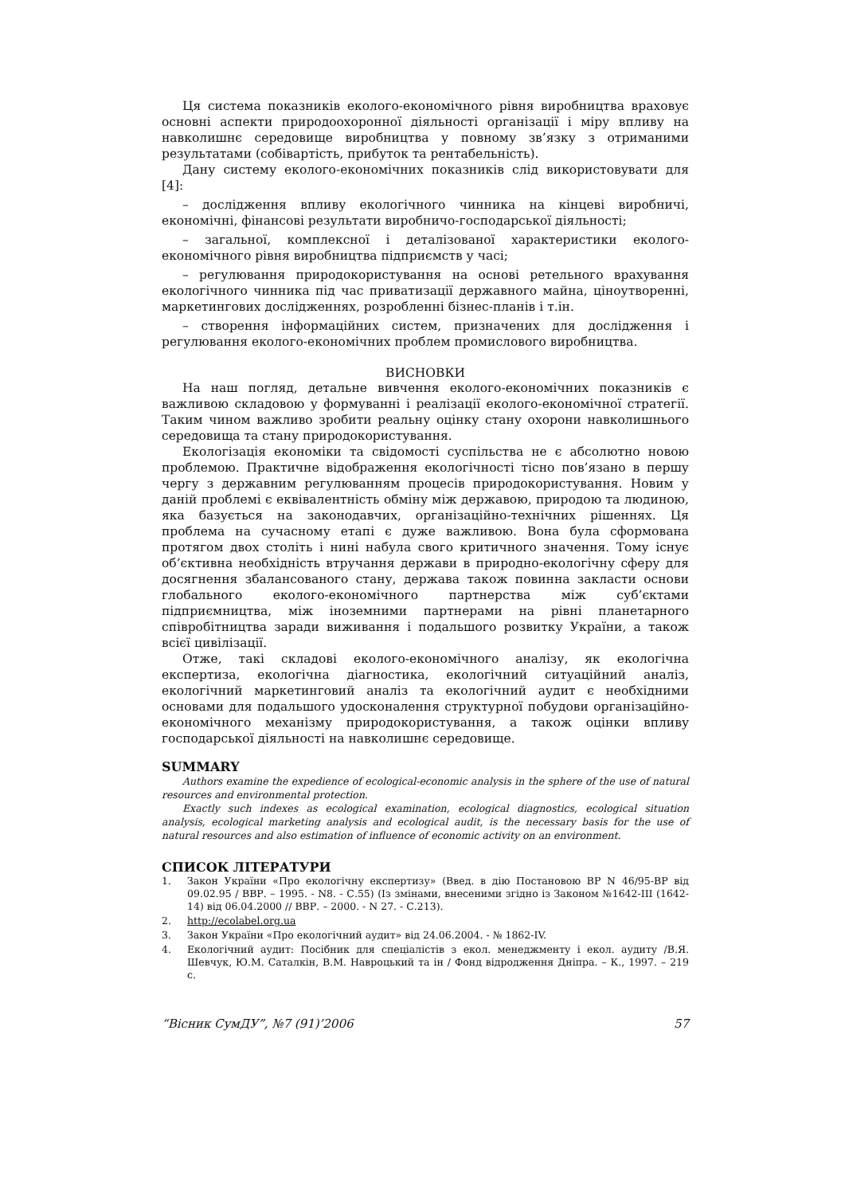Ця система показників еколого-економічного рівня виробництва враховує основні аспекти природоохоронної діяльності організації і міру впливу на навколишнє середовище виробництва у повному зв’язку з отриманими результатами (собівартість, прибуток та рентабельність).
Дану систему еколого-економічних показників слід використовувати для [4]:
– дослідження впливу екологічного чинника на кінцеві виробничі, економічні, фінансові результати виробничо-господарської діяльності;
– загальної, комплексної і деталізованої характеристики еколого-економічного рівня виробництва підприємств у часі;
– регулювання природокористування на основі ретельного врахування екологічного чинника під час приватизації державного майна, ціноутворенні, маркетингових дослідженнях, розробленні бізнес-планів і т.ін.
– створення інформаційних систем, призначених для дослідження і регулювання еколого-економічних проблем промислового виробництва.
ВИСНОВКИ
На наш погляд, детальне вивчення еколого-економічних показників є важливою складовою у формуванні і реалізації еколого-економічної стратегії. Таким чином важливо зробити реальну оцінку стану охорони навколишнього середовища та стану природокористування.
Екологізація економіки та свідомості суспільства не є абсолютно новою проблемою. Практичне відображення екологічності тісно пов’язано в першу чергу з державним регулюванням процесів природокористування. Новим у даній проблемі є еквівалентність обміну між державою, природою та людиною, яка базується на законодавчих, організаційно-технічних рішеннях. Ця проблема на сучасному етапі є дуже важливою. Вона була сформована протягом двох століть і нині набула свого критичного значення. Тому існує об’єктивна необхідність втручання держави в природно-екологічну сферу для досягнення збалансованого стану, держава також повинна закласти основи глобального еколого-економічного партнерства між суб’єктами підприємництва, між іноземними партнерами на рівні планетарного співробітництва заради виживання і подальшого розвитку України, а також всієї цивілізації.
Отже, такі складові еколого-економічного аналізу, як екологічна експертиза, екологічна діагностика, екологічний ситуаційний аналіз, екологічний маркетинговий аналіз та екологічний аудит є необхідними основами для подальшого удосконалення структурної побудови організаційно-економічного механізму природокористування, а також оцінки впливу господарської діяльності на навколишнє середовище.
SUMMARY
Authors examine the expedience of ecological-economic analysis in the sphere of the use of natural resources and environmental protection.
Exactly such indexes as ecological examination, ecological diagnostics, ecological situation analysis, ecological marketing analysis and ecological audit, is the necessary basis for the use of natural resources and also estimation of influence of economic activity on an environment.
СПИСОК ЛІТЕРАТУРИ
1. Закон України «Про екологічну експертизу» (Введ. в дію Постановою ВР N 46/95-ВР від 09.02.95 / ВВР. – 1995. - N8. - С.55) (Із змінами, внесеними згідно із Законом №1642-III (1642-14) від 06.04.2000 // ВВР. – 2000. - N 27. - С.213).
2. http://ecolabel.org.ua
3. Закон України «Про екологічний аудит» від 24.06.2004. - № 1862-IV.
4. Екологічний аудит: Посібник для спеціалістів з екол. менеджменту і екол. аудиту /В.Я. Шевчук, Ю.М. Саталкін, В.М. Навроцький та ін / Фонд відродження Дніпра. – К., 1997. – 219 с.
“Вісник СумДУ”, №7 (91)’2006 57